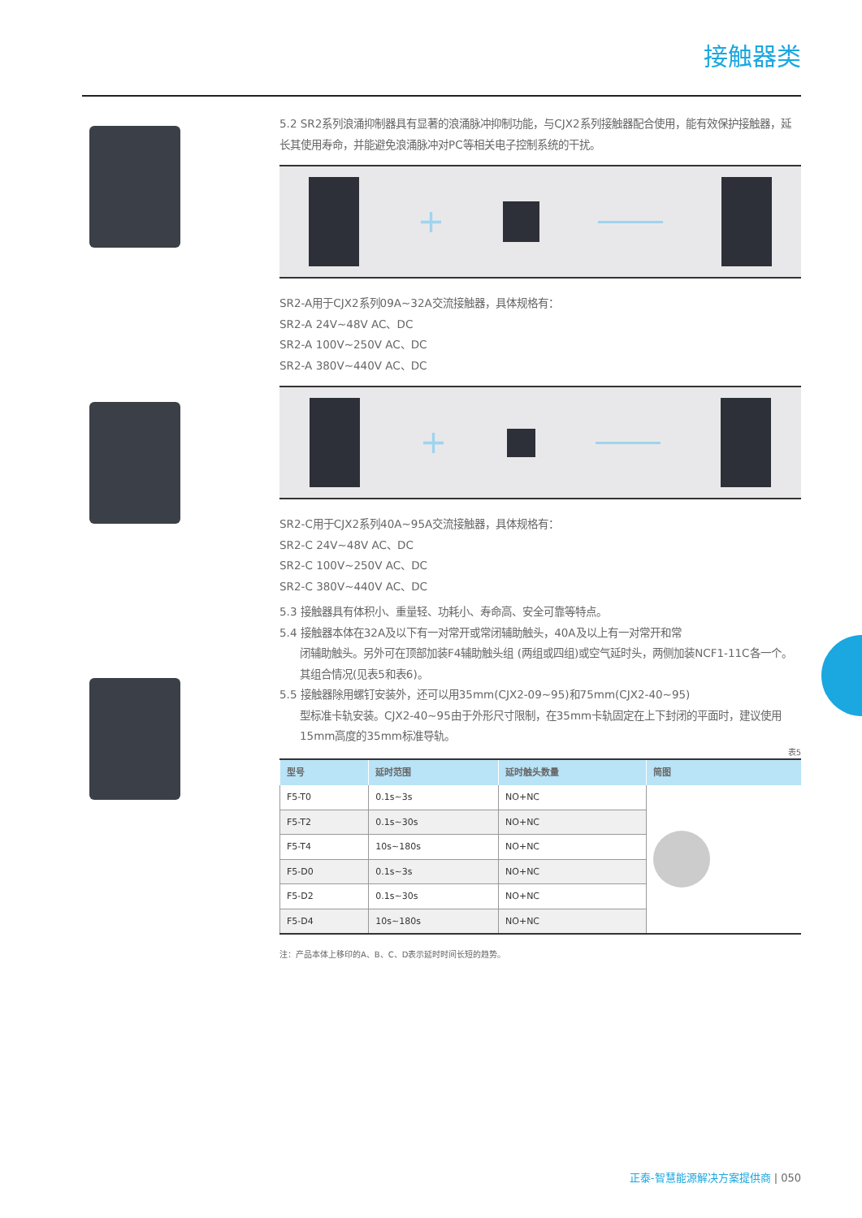接触器类
5.2 SR2系列浪涌抑制器具有显著的浪涌脉冲抑制功能，与CJX2系列接触器配合使用，能有效保护接触器，延长其使用寿命，并能避免浪涌脉冲对PC等相关电子控制系统的干扰。
+
SR2-A用于CJX2系列09A~32A交流接触器，具体规格有：
SR2-A 24V~48V AC、DC
SR2-A 100V~250V AC、DC
SR2-A 380V~440V AC、DC
+
SR2-C用于CJX2系列40A~95A交流接触器，具体规格有：
SR2-C 24V~48V AC、DC
SR2-C 100V~250V AC、DC
SR2-C 380V~440V AC、DC
5.3 接触器具有体积小、重量轻、功耗小、寿命高、安全可靠等特点。
5.4 接触器本体在32A及以下有一对常开或常闭辅助触头，40A及以上有一对常开和常
闭辅助触头。另外可在顶部加装F4辅助触头组 (两组或四组)或空气延时头，两侧加装NCF1-11C各一个。其组合情况(见表5和表6)。
5.5 接触器除用螺钉安装外，还可以用35mm(CJX2-09~95)和75mm(CJX2-40~95)
型标准卡轨安装。CJX2-40~95由于外形尺寸限制，在35mm卡轨固定在上下封闭的平面时，建议使用15mm高度的35mm标准导轨。
表5
| 型号 | 延时范围 | 延时触头数量 | 简图 |
| --- | --- | --- | --- |
| F5-T0 | 0.1s~3s | NO+NC | |
| F5-T2 | 0.1s~30s | NO+NC | |
| F5-T4 | 10s~180s | NO+NC | |
| F5-D0 | 0.1s~3s | NO+NC | |
| F5-D2 | 0.1s~30s | NO+NC | |
| F5-D4 | 10s~180s | NO+NC | |
注：产品本体上移印的A、B、C、D表示延时时间长短的趋势。
正泰-智慧能源解决方案提供商 | 050